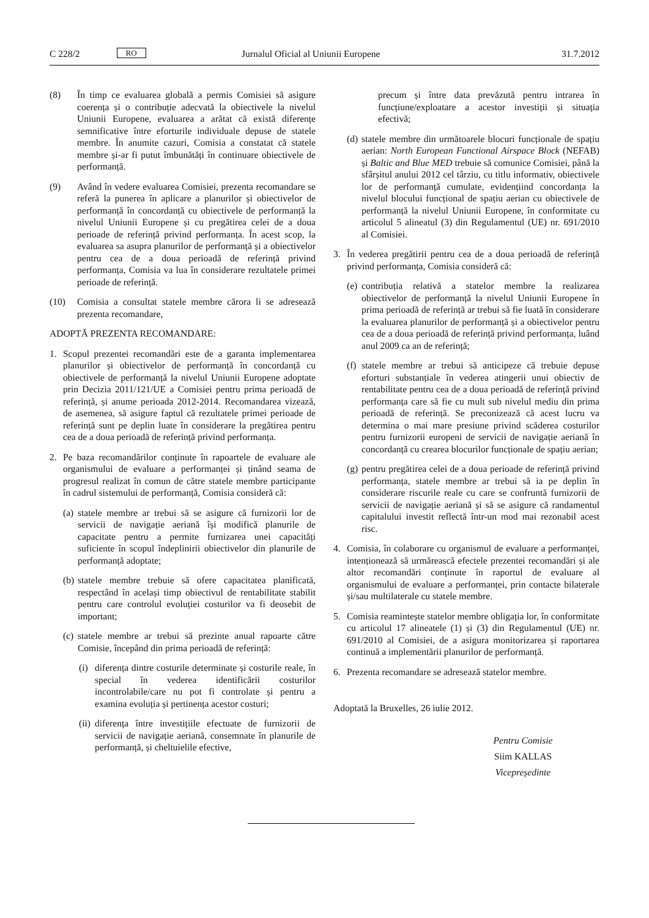C 228/2 RO Jurnalul Oficial al Uniunii Europene 31.7.2012
(8) În timp ce evaluarea globală a permis Comisiei să asigure coerența și o contribuție adecvată la obiectivele la nivelul Uniunii Europene, evaluarea a arătat că există diferențe semnificative între eforturile individuale depuse de statele membre. În anumite cazuri, Comisia a constatat că statele membre și-ar fi putut îmbunătăți în continuare obiectivele de performanță.
(9) Având în vedere evaluarea Comisiei, prezenta recomandare se referă la punerea în aplicare a planurilor și obiectivelor de performanță în concordanță cu obiectivele de performanță la nivelul Uniunii Europene și cu pregătirea celei de a doua perioade de referință privind performanța. În acest scop, la evaluarea sa asupra planurilor de performanță și a obiectivelor pentru cea de a doua perioadă de referință privind performanța, Comisia va lua în considerare rezultatele primei perioade de referință.
(10) Comisia a consultat statele membre cărora li se adresează prezenta recomandare,
ADOPTĂ PREZENTA RECOMANDARE:
1. Scopul prezentei recomandări este de a garanta implementarea planurilor și obiectivelor de performanță în concordanță cu obiectivele de performanță la nivelul Uniunii Europene adoptate prin Decizia 2011/121/UE a Comisiei pentru prima perioadă de referință, și anume perioada 2012-2014. Recomandarea vizează, de asemenea, să asigure faptul că rezultatele primei perioade de referință sunt pe deplin luate în considerare la pregătirea pentru cea de a doua perioadă de referință privind performanța.
2. Pe baza recomandărilor conținute în rapoartele de evaluare ale organismului de evaluare a performanței și ținând seama de progresul realizat în comun de către statele membre participante în cadrul sistemului de performanță, Comisia consideră că:
(a)
statele membre ar trebui să se asigure că furnizorii lor de servicii de navigație aeriană își modifică planurile de capacitate pentru a permite furnizarea unei capacități suficiente în scopul îndeplinirii obiectivelor din planurile de performanță adoptate;
(b)
statele membre trebuie să ofere capacitatea planificată, respectând în același timp obiectivul de rentabilitate stabilit pentru care controlul evoluției costurilor va fi deosebit de important;
(c)
statele membre ar trebui să prezinte anual rapoarte către Comisie, începând din prima perioadă de referință:
(i)
diferența dintre costurile determinate și costurile reale, în special în vederea identificării costurilor incontrolabile/care nu pot fi controlate și pentru a examina evoluția și pertinența acestor costuri;
(ii)
diferența între investițiile efectuate de furnizorii de servicii de navigație aeriană, consemnate în planurile de performanță, și cheltuielile efective,
precum și între data prevăzută pentru intrarea în funcțiune/exploatare a acestor investiții și situația efectivă;
(d)
statele membre din următoarele blocuri funcționale de spațiu aerian: North European Functional Airspace Block (NEFAB) și Baltic and Blue MED trebuie să comunice Comisiei, până la sfârșitul anului 2012 cel târziu, cu titlu informativ, obiectivele lor de performanță cumulate, evidențiind concordanța la nivelul blocului funcțional de spațiu aerian cu obiectivele de performanță la nivelul Uniunii Europene, în conformitate cu articolul 5 alineatul (3) din Regulamentul (UE) nr. 691/2010 al Comisiei.
3. În vederea pregătirii pentru cea de a doua perioadă de referință privind performanța, Comisia consideră că:
(e)
contribuția relativă a statelor membre la realizarea obiectivelor de performanță la nivelul Uniunii Europene în prima perioadă de referință ar trebui să fie luată în considerare la evaluarea planurilor de performanță și a obiectivelor pentru cea de a doua perioadă de referință privind performanța, luând anul 2009 ca an de referință;
(f)
statele membre ar trebui să anticipeze că trebuie depuse eforturi substanțiale în vederea atingerii unui obiectiv de rentabilitate pentru cea de a doua perioadă de referință privind performanța care să fie cu mult sub nivelul mediu din prima perioadă de referință. Se preconizează că acest lucru va determina o mai mare presiune privind scăderea costurilor pentru furnizorii europeni de servicii de navigație aeriană în concordanță cu crearea blocurilor funcționale de spațiu aerian;
(g)
pentru pregătirea celei de a doua perioade de referință privind performanța, statele membre ar trebui să ia pe deplin în considerare riscurile reale cu care se confruntă furnizorii de servicii de navigație aeriană și să se asigure că randamentul capitalului investit reflectă într-un mod mai rezonabil acest risc.
4. Comisia, în colaborare cu organismul de evaluare a performanței, intenționează să urmărească efectele prezentei recomandări și ale altor recomandări conținute în raportul de evaluare al organismului de evaluare a performanței, prin contacte bilaterale și/sau multilaterale cu statele membre.
5. Comisia reamintește statelor membre obligația lor, în conformitate cu articolul 17 alineatele (1) și (3) din Regulamentul (UE) nr. 691/2010 al Comisiei, de a asigura monitorizarea și raportarea continuă a implementării planurilor de performanță.
6. Prezenta recomandare se adresează statelor membre.
Adoptată la Bruxelles, 26 iulie 2012.
Pentru Comisie
Siim KALLAS
Vicepreședinte